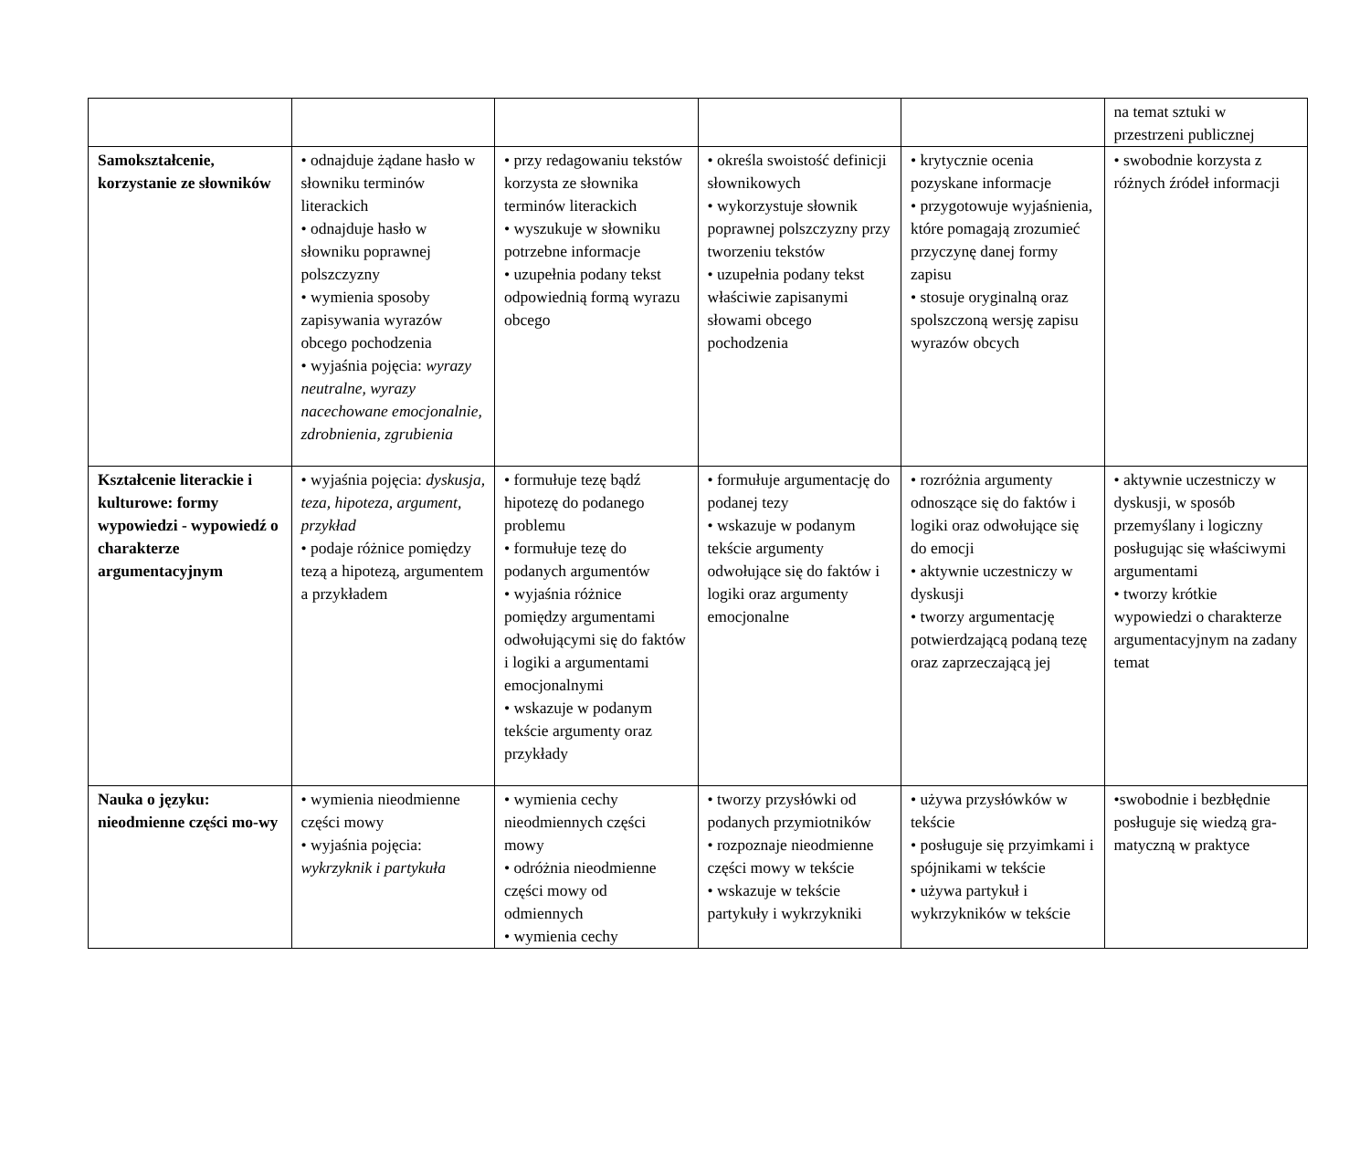| | | | | | na temat sztuki w przestrzeni publicznej |
| Samokształcenie, korzystanie ze słowników | • odnajduje żądane hasło w słowniku terminów literackich • odnajduje hasło w słowniku poprawnej polszczyzny • wymienia sposoby zapisywania wyrazów obcego pochodzenia • wyjaśnia pojęcia: wyrazy neutralne, wyrazy nacechowane emocjonalnie, zdrobnienia, zgrubienia | • przy redagowaniu tekstów korzysta ze słownika terminów literackich • wyszukuje w słowniku potrzebne informacje • uzupełnia podany tekst odpowiednią formą wyrazu obcego | • określa swoistość definicji słownikowych • wykorzystuje słownik poprawnej polszczyzny przy tworzeniu tekstów • uzupełnia podany tekst właściwie zapisanymi słowami obcego pochodzenia | • krytycznie ocenia pozyskane informacje • przygotowuje wyjaśnienia, które pomagają zrozumieć przyczynę danej formy zapisu • stosuje oryginalną oraz spolszczoną wersję zapisu wyrazów obcych | • swobodnie korzysta z różnych źródeł informacji |
| Kształcenie literackie i kulturowe: formy wypowiedzi - wypowiedź o charakterze argumentacyjnym | • wyjaśnia pojęcia: dyskusja, teza, hipoteza, argument, przykład • podaje różnice pomiędzy tezą a hipotezą, argumentem a przykładem | • formułuje tezę bądź hipotezę do podanego problemu • formułuje tezę do podanych argumentów • wyjaśnia różnice pomiędzy argumentami odwołującymi się do faktów i logiki a argumentami emocjonalnymi • wskazuje w podanym tekście argumenty oraz przykłady | • formułuje argumentację do podanej tezy • wskazuje w podanym tekście argumenty odwołujące się do faktów i logiki oraz argumenty emocjonalne | • rozróżnia argumenty odnoszące się do faktów i logiki oraz odwołujące się do emocji • aktywnie uczestniczy w dyskusji • tworzy argumentację potwierdzającą podaną tezę oraz zaprzeczającą jej | • aktywnie uczestniczy w dyskusji, w sposób przemyślany i logiczny posługując się właściwymi argumentami • tworzy krótkie wypowiedzi o charakterze argumentacyjnym na zadany temat |
| Nauka o języku: nieodmienne części mo-wy | • wymienia nieodmienne części mowy • wyjaśnia pojęcia: wykrzyknik i partykuła | • wymienia cechy nieodmiennych części mowy • odróżnia nieodmienne części mowy od odmiennych • wymienia cechy | • tworzy przysłówki od podanych przymiotników • rozpoznaje nieodmienne części mowy w tekście • wskazuje w tekście partykuły i wykrzykniki | • używa przysłówków w tekście • posługuje się przyimkami i spójnikami w tekście • używa partykuł i wykrzykników w tekście | •swobodnie i bezbłędnie posługuje się wiedzą gra-matyczną w praktyce |